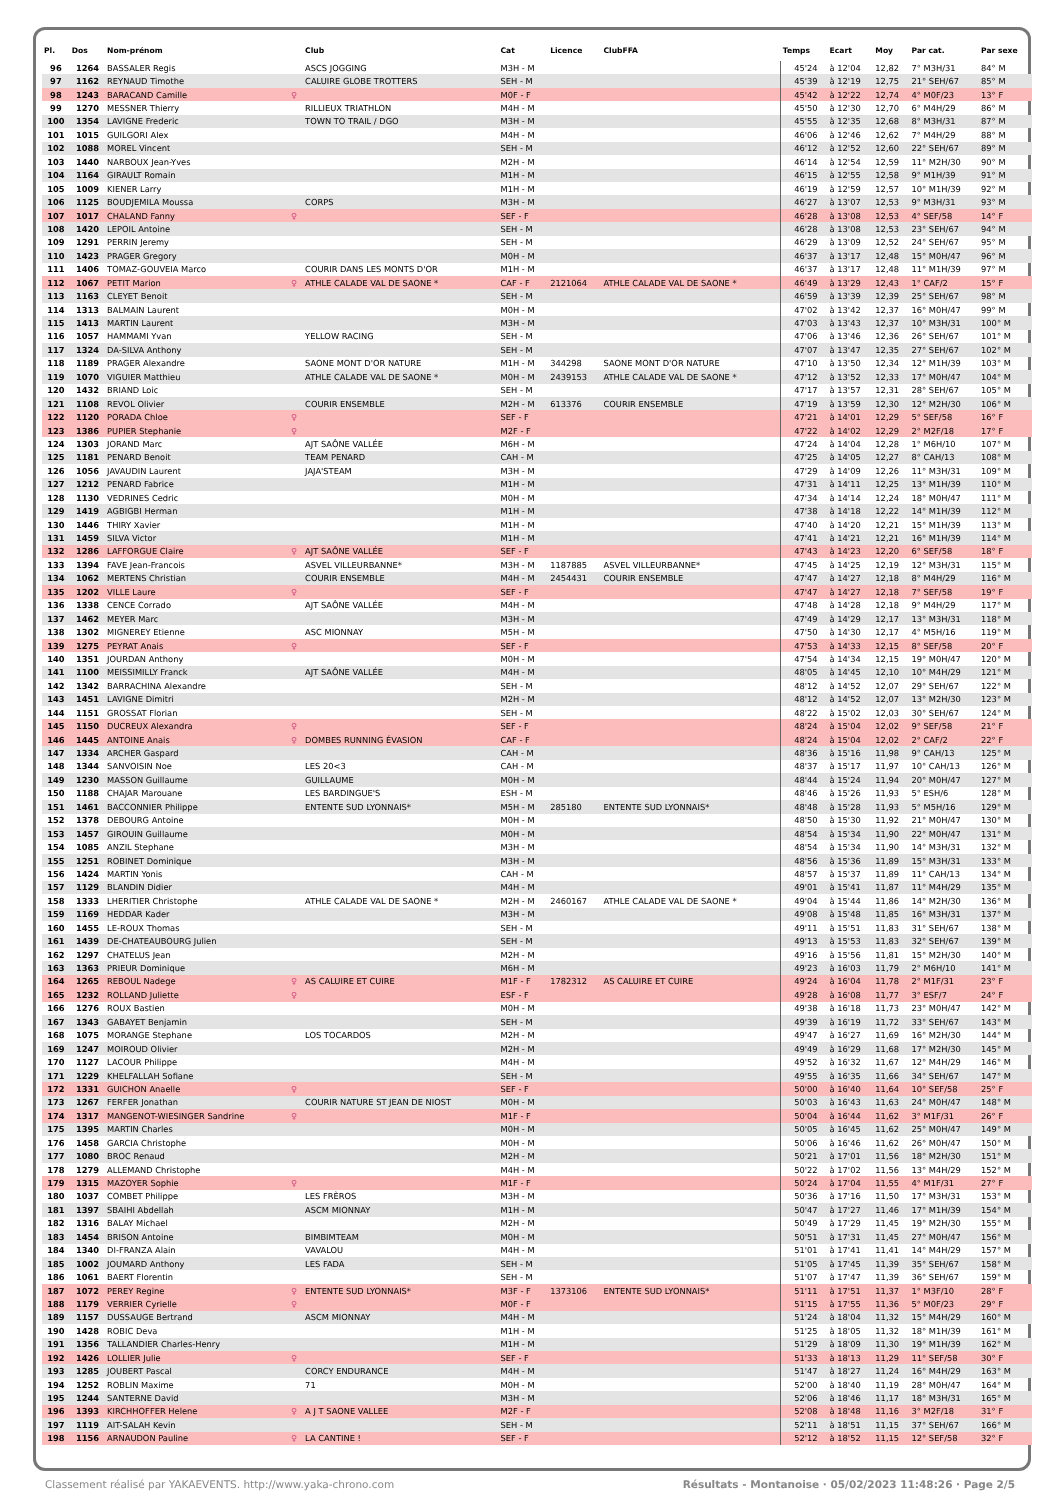| Pl. | Dos | Nom-prénom | | Club | Cat | Licence | ClubFFA | Temps | Ecart | Moy | Par cat. | Par sexe |
| --- | --- | --- | --- | --- | --- | --- | --- | --- | --- | --- | --- | --- |
| 96 | 1264 | BASSALER Regis | | ASCS JOGGING | M3H - M | | | 45'24 | à 12'04 | 12,82 | 7° M3H/31 | 84° M |
| 97 | 1162 | REYNAUD Timothe | | CALUIRE GLOBE TROTTERS | SEH - M | | | 45'39 | à 12'19 | 12,75 | 21° SEH/67 | 85° M |
| 98 | 1243 | BARACAND Camille | ♀ | | M0F - F | | | 45'42 | à 12'22 | 12,74 | 4° M0F/23 | 13° F |
| 99 | 1270 | MESSNER Thierry | | RILLIEUX TRIATHLON | M4H - M | | | 45'50 | à 12'30 | 12,70 | 6° M4H/29 | 86° M |
| 100 | 1354 | LAVIGNE Frederic | | TOWN TO TRAIL / DGO | M3H - M | | | 45'55 | à 12'35 | 12,68 | 8° M3H/31 | 87° M |
| 101 | 1015 | GUILGORI Alex | | | M4H - M | | | 46'06 | à 12'46 | 12,62 | 7° M4H/29 | 88° M |
| 102 | 1088 | MOREL Vincent | | | SEH - M | | | 46'12 | à 12'52 | 12,60 | 22° SEH/67 | 89° M |
| 103 | 1440 | NARBOUX Jean-Yves | | | M2H - M | | | 46'14 | à 12'54 | 12,59 | 11° M2H/30 | 90° M |
| 104 | 1164 | GIRAULT Romain | | | M1H - M | | | 46'15 | à 12'55 | 12,58 | 9° M1H/39 | 91° M |
| 105 | 1009 | KIENER Larry | | | M1H - M | | | 46'19 | à 12'59 | 12,57 | 10° M1H/39 | 92° M |
| 106 | 1125 | BOUDJEMILA Moussa | | CORPS | M3H - M | | | 46'27 | à 13'07 | 12,53 | 9° M3H/31 | 93° M |
| 107 | 1017 | CHALAND Fanny | ♀ | | SEF - F | | | 46'28 | à 13'08 | 12,53 | 4° SEF/58 | 14° F |
| 108 | 1420 | LEPOIL Antoine | | | SEH - M | | | 46'28 | à 13'08 | 12,53 | 23° SEH/67 | 94° M |
| 109 | 1291 | PERRIN Jeremy | | | SEH - M | | | 46'29 | à 13'09 | 12,52 | 24° SEH/67 | 95° M |
| 110 | 1423 | PRAGER Gregory | | | M0H - M | | | 46'37 | à 13'17 | 12,48 | 15° M0H/47 | 96° M |
| 111 | 1406 | TOMAZ-GOUVEIA Marco | | COURIR DANS LES MONTS D'OR | M1H - M | | | 46'37 | à 13'17 | 12,48 | 11° M1H/39 | 97° M |
| 112 | 1067 | PETIT Marion | ♀ | ATHLE CALADE VAL DE SAONE * | CAF - F | 2121064 | ATHLE CALADE VAL DE SAONE * | 46'49 | à 13'29 | 12,43 | 1° CAF/2 | 15° F |
| 113 | 1163 | CLEYET Benoit | | | SEH - M | | | 46'59 | à 13'39 | 12,39 | 25° SEH/67 | 98° M |
| 114 | 1313 | BALMAIN Laurent | | | M0H - M | | | 47'02 | à 13'42 | 12,37 | 16° M0H/47 | 99° M |
| 115 | 1413 | MARTIN Laurent | | | M3H - M | | | 47'03 | à 13'43 | 12,37 | 10° M3H/31 | 100° M |
| 116 | 1057 | HAMMAMI Yvan | | YELLOW RACING | SEH - M | | | 47'06 | à 13'46 | 12,36 | 26° SEH/67 | 101° M |
| 117 | 1324 | DA-SILVA Anthony | | | SEH - M | | | 47'07 | à 13'47 | 12,35 | 27° SEH/67 | 102° M |
| 118 | 1189 | PRAGER Alexandre | | SAONE MONT D'OR NATURE | M1H - M | 344298 | SAONE MONT D'OR NATURE | 47'10 | à 13'50 | 12,34 | 12° M1H/39 | 103° M |
| 119 | 1070 | VIGUIER Matthieu | | ATHLE CALADE VAL DE SAONE * | M0H - M | 2439153 | ATHLE CALADE VAL DE SAONE * | 47'12 | à 13'52 | 12,33 | 17° M0H/47 | 104° M |
| 120 | 1432 | BRIAND Loic | | | SEH - M | | | 47'17 | à 13'57 | 12,31 | 28° SEH/67 | 105° M |
| 121 | 1108 | REVOL Olivier | | COURIR ENSEMBLE | M2H - M | 613376 | COURIR ENSEMBLE | 47'19 | à 13'59 | 12,30 | 12° M2H/30 | 106° M |
| 122 | 1120 | PORADA Chloe | ♀ | | SEF - F | | | 47'21 | à 14'01 | 12,29 | 5° SEF/58 | 16° F |
| 123 | 1386 | PUPIER Stephanie | ♀ | | M2F - F | | | 47'22 | à 14'02 | 12,29 | 2° M2F/18 | 17° F |
| 124 | 1303 | JORAND Marc | | AJT SAÔNE VALLÉE | M6H - M | | | 47'24 | à 14'04 | 12,28 | 1° M6H/10 | 107° M |
| 125 | 1181 | PENARD Benoit | | TEAM PENARD | CAH - M | | | 47'25 | à 14'05 | 12,27 | 8° CAH/13 | 108° M |
| 126 | 1056 | JAVAUDIN Laurent | | JAJA'STEAM | M3H - M | | | 47'29 | à 14'09 | 12,26 | 11° M3H/31 | 109° M |
| 127 | 1212 | PENARD Fabrice | | | M1H - M | | | 47'31 | à 14'11 | 12,25 | 13° M1H/39 | 110° M |
| 128 | 1130 | VEDRINES Cedric | | | M0H - M | | | 47'34 | à 14'14 | 12,24 | 18° M0H/47 | 111° M |
| 129 | 1419 | AGBIGBI Herman | | | M1H - M | | | 47'38 | à 14'18 | 12,22 | 14° M1H/39 | 112° M |
| 130 | 1446 | THIRY Xavier | | | M1H - M | | | 47'40 | à 14'20 | 12,21 | 15° M1H/39 | 113° M |
| 131 | 1459 | SILVA Victor | | | M1H - M | | | 47'41 | à 14'21 | 12,21 | 16° M1H/39 | 114° M |
| 132 | 1286 | LAFFORGUE Claire | ♀ | AJT SAÔNE VALLÉE | SEF - F | | | 47'43 | à 14'23 | 12,20 | 6° SEF/58 | 18° F |
| 133 | 1394 | FAVE Jean-Francois | | ASVEL VILLEURBANNE* | M3H - M | 1187885 | ASVEL VILLEURBANNE* | 47'45 | à 14'25 | 12,19 | 12° M3H/31 | 115° M |
| 134 | 1062 | MERTENS Christian | | COURIR ENSEMBLE | M4H - M | 2454431 | COURIR ENSEMBLE | 47'47 | à 14'27 | 12,18 | 8° M4H/29 | 116° M |
| 135 | 1202 | VILLE Laure | ♀ | | SEF - F | | | 47'47 | à 14'27 | 12,18 | 7° SEF/58 | 19° F |
| 136 | 1338 | CENCE Corrado | | AJT SAÔNE VALLÉE | M4H - M | | | 47'48 | à 14'28 | 12,18 | 9° M4H/29 | 117° M |
| 137 | 1462 | MEYER Marc | | | M3H - M | | | 47'49 | à 14'29 | 12,17 | 13° M3H/31 | 118° M |
| 138 | 1302 | MIGNEREY Etienne | | ASC MIONNAY | M5H - M | | | 47'50 | à 14'30 | 12,17 | 4° M5H/16 | 119° M |
| 139 | 1275 | PEYRAT Anais | ♀ | | SEF - F | | | 47'53 | à 14'33 | 12,15 | 8° SEF/58 | 20° F |
| 140 | 1351 | JOURDAN Anthony | | | M0H - M | | | 47'54 | à 14'34 | 12,15 | 19° M0H/47 | 120° M |
| 141 | 1100 | MEISSIMILLY Franck | | AJT SAÔNE VALLÉE | M4H - M | | | 48'05 | à 14'45 | 12,10 | 10° M4H/29 | 121° M |
| 142 | 1342 | BARRACHINA Alexandre | | | SEH - M | | | 48'12 | à 14'52 | 12,07 | 29° SEH/67 | 122° M |
| 143 | 1451 | LAVIGNE Dimitri | | | M2H - M | | | 48'12 | à 14'52 | 12,07 | 13° M2H/30 | 123° M |
| 144 | 1151 | GROSSAT Florian | | | SEH - M | | | 48'22 | à 15'02 | 12,03 | 30° SEH/67 | 124° M |
| 145 | 1150 | DUCREUX Alexandra | ♀ | | SEF - F | | | 48'24 | à 15'04 | 12,02 | 9° SEF/58 | 21° F |
| 146 | 1445 | ANTOINE Anais | ♀ | DOMBES RUNNING ÉVASION | CAF - F | | | 48'24 | à 15'04 | 12,02 | 2° CAF/2 | 22° F |
| 147 | 1334 | ARCHER Gaspard | | | CAH - M | | | 48'36 | à 15'16 | 11,98 | 9° CAH/13 | 125° M |
| 148 | 1344 | SANVOISIN Noe | | LES 20<3 | CAH - M | | | 48'37 | à 15'17 | 11,97 | 10° CAH/13 | 126° M |
| 149 | 1230 | MASSON Guillaume | | GUILLAUME | M0H - M | | | 48'44 | à 15'24 | 11,94 | 20° M0H/47 | 127° M |
| 150 | 1188 | CHAJAR Marouane | | LES BARDINGUE'S | ESH - M | | | 48'46 | à 15'26 | 11,93 | 5° ESH/6 | 128° M |
| 151 | 1461 | BACCONNIER Philippe | | ENTENTE SUD LYONNAIS* | M5H - M | 285180 | ENTENTE SUD LYONNAIS* | 48'48 | à 15'28 | 11,93 | 5° M5H/16 | 129° M |
| 152 | 1378 | DEBOURG Antoine | | | M0H - M | | | 48'50 | à 15'30 | 11,92 | 21° M0H/47 | 130° M |
| 153 | 1457 | GIROUIN Guillaume | | | M0H - M | | | 48'54 | à 15'34 | 11,90 | 22° M0H/47 | 131° M |
| 154 | 1085 | ANZIL Stephane | | | M3H - M | | | 48'54 | à 15'34 | 11,90 | 14° M3H/31 | 132° M |
| 155 | 1251 | ROBINET Dominique | | | M3H - M | | | 48'56 | à 15'36 | 11,89 | 15° M3H/31 | 133° M |
| 156 | 1424 | MARTIN Yonis | | | CAH - M | | | 48'57 | à 15'37 | 11,89 | 11° CAH/13 | 134° M |
| 157 | 1129 | BLANDIN Didier | | | M4H - M | | | 49'01 | à 15'41 | 11,87 | 11° M4H/29 | 135° M |
| 158 | 1333 | LHERITIER Christophe | | ATHLE CALADE VAL DE SAONE * | M2H - M | 2460167 | ATHLE CALADE VAL DE SAONE * | 49'04 | à 15'44 | 11,86 | 14° M2H/30 | 136° M |
| 159 | 1169 | HEDDAR Kader | | | M3H - M | | | 49'08 | à 15'48 | 11,85 | 16° M3H/31 | 137° M |
| 160 | 1455 | LE-ROUX Thomas | | | SEH - M | | | 49'11 | à 15'51 | 11,83 | 31° SEH/67 | 138° M |
| 161 | 1439 | DE-CHATEAUBOURG Julien | | | SEH - M | | | 49'13 | à 15'53 | 11,83 | 32° SEH/67 | 139° M |
| 162 | 1297 | CHATELUS Jean | | | M2H - M | | | 49'16 | à 15'56 | 11,81 | 15° M2H/30 | 140° M |
| 163 | 1363 | PRIEUR Dominique | | | M6H - M | | | 49'23 | à 16'03 | 11,79 | 2° M6H/10 | 141° M |
| 164 | 1265 | REBOUL Nadege | ♀ | AS CALUIRE ET CUIRE | M1F - F | 1782312 | AS CALUIRE ET CUIRE | 49'24 | à 16'04 | 11,78 | 2° M1F/31 | 23° F |
| 165 | 1232 | ROLLAND Juliette | ♀ | | ESF - F | | | 49'28 | à 16'08 | 11,77 | 3° ESF/7 | 24° F |
| 166 | 1276 | ROUX Bastien | | | M0H - M | | | 49'38 | à 16'18 | 11,73 | 23° M0H/47 | 142° M |
| 167 | 1343 | GABAYET Benjamin | | | SEH - M | | | 49'39 | à 16'19 | 11,72 | 33° SEH/67 | 143° M |
| 168 | 1075 | MORANGE Stephane | | LOS TOCARDOS | M2H - M | | | 49'47 | à 16'27 | 11,69 | 16° M2H/30 | 144° M |
| 169 | 1247 | MOIROUD Olivier | | | M2H - M | | | 49'49 | à 16'29 | 11,68 | 17° M2H/30 | 145° M |
| 170 | 1127 | LACOUR Philippe | | | M4H - M | | | 49'52 | à 16'32 | 11,67 | 12° M4H/29 | 146° M |
| 171 | 1229 | KHELFALLAH Sofiane | | | SEH - M | | | 49'55 | à 16'35 | 11,66 | 34° SEH/67 | 147° M |
| 172 | 1331 | GUICHON Anaelle | ♀ | | SEF - F | | | 50'00 | à 16'40 | 11,64 | 10° SEF/58 | 25° F |
| 173 | 1267 | FERFER Jonathan | | COURIR NATURE ST JEAN DE NIOST | M0H - M | | | 50'03 | à 16'43 | 11,63 | 24° M0H/47 | 148° M |
| 174 | 1317 | MANGENOT-WIESINGER Sandrine | ♀ | | M1F - F | | | 50'04 | à 16'44 | 11,62 | 3° M1F/31 | 26° F |
| 175 | 1395 | MARTIN Charles | | | M0H - M | | | 50'05 | à 16'45 | 11,62 | 25° M0H/47 | 149° M |
| 176 | 1458 | GARCIA Christophe | | | M0H - M | | | 50'06 | à 16'46 | 11,62 | 26° M0H/47 | 150° M |
| 177 | 1080 | BROC Renaud | | | M2H - M | | | 50'21 | à 17'01 | 11,56 | 18° M2H/30 | 151° M |
| 178 | 1279 | ALLEMAND Christophe | | | M4H - M | | | 50'22 | à 17'02 | 11,56 | 13° M4H/29 | 152° M |
| 179 | 1315 | MAZOYER Sophie | ♀ | | M1F - F | | | 50'24 | à 17'04 | 11,55 | 4° M1F/31 | 27° F |
| 180 | 1037 | COMBET Philippe | | LES FRÈROS | M3H - M | | | 50'36 | à 17'16 | 11,50 | 17° M3H/31 | 153° M |
| 181 | 1397 | SBAIHI Abdellah | | ASCM MIONNAY | M1H - M | | | 50'47 | à 17'27 | 11,46 | 17° M1H/39 | 154° M |
| 182 | 1316 | BALAY Michael | | | M2H - M | | | 50'49 | à 17'29 | 11,45 | 19° M2H/30 | 155° M |
| 183 | 1454 | BRISON Antoine | | BIMBIMTEAM | M0H - M | | | 50'51 | à 17'31 | 11,45 | 27° M0H/47 | 156° M |
| 184 | 1340 | DI-FRANZA Alain | | VAVALOU | M4H - M | | | 51'01 | à 17'41 | 11,41 | 14° M4H/29 | 157° M |
| 185 | 1002 | JOUMARD Anthony | | LES FADA | SEH - M | | | 51'05 | à 17'45 | 11,39 | 35° SEH/67 | 158° M |
| 186 | 1061 | BAERT Florentin | | | SEH - M | | | 51'07 | à 17'47 | 11,39 | 36° SEH/67 | 159° M |
| 187 | 1072 | PEREY Regine | ♀ | ENTENTE SUD LYONNAIS* | M3F - F | 1373106 | ENTENTE SUD LYONNAIS* | 51'11 | à 17'51 | 11,37 | 1° M3F/10 | 28° F |
| 188 | 1179 | VERRIER Cyrielle | ♀ | | M0F - F | | | 51'15 | à 17'55 | 11,36 | 5° M0F/23 | 29° F |
| 189 | 1157 | DUSSAUGE Bertrand | | ASCM MIONNAY | M4H - M | | | 51'24 | à 18'04 | 11,32 | 15° M4H/29 | 160° M |
| 190 | 1428 | ROBIC Deva | | | M1H - M | | | 51'25 | à 18'05 | 11,32 | 18° M1H/39 | 161° M |
| 191 | 1356 | TALLANDIER Charles-Henry | | | M1H - M | | | 51'29 | à 18'09 | 11,30 | 19° M1H/39 | 162° M |
| 192 | 1426 | LOLLIER Julie | ♀ | | SEF - F | | | 51'33 | à 18'13 | 11,29 | 11° SEF/58 | 30° F |
| 193 | 1285 | JOUBERT Pascal | | CORCY ENDURANCE | M4H - M | | | 51'47 | à 18'27 | 11,24 | 16° M4H/29 | 163° M |
| 194 | 1252 | ROBLIN Maxime | | 71 | M0H - M | | | 52'00 | à 18'40 | 11,19 | 28° M0H/47 | 164° M |
| 195 | 1244 | SANTERNE David | | | M3H - M | | | 52'06 | à 18'46 | 11,17 | 18° M3H/31 | 165° M |
| 196 | 1393 | KIRCHHOFFER Helene | ♀ | A J T SAONE VALLEE | M2F - F | | | 52'08 | à 18'48 | 11,16 | 3° M2F/18 | 31° F |
| 197 | 1119 | AIT-SALAH Kevin | | | SEH - M | | | 52'11 | à 18'51 | 11,15 | 37° SEH/67 | 166° M |
| 198 | 1156 | ARNAUDON Pauline | ♀ | LA CANTINE ! | SEF - F | | | 52'12 | à 18'52 | 11,15 | 12° SEF/58 | 32° F |
Classement réalisé par YAKAEVENTS. http://www.yaka-chrono.com Résultats - Montanoise · 05/02/2023 11:48:26 · Page 2/5